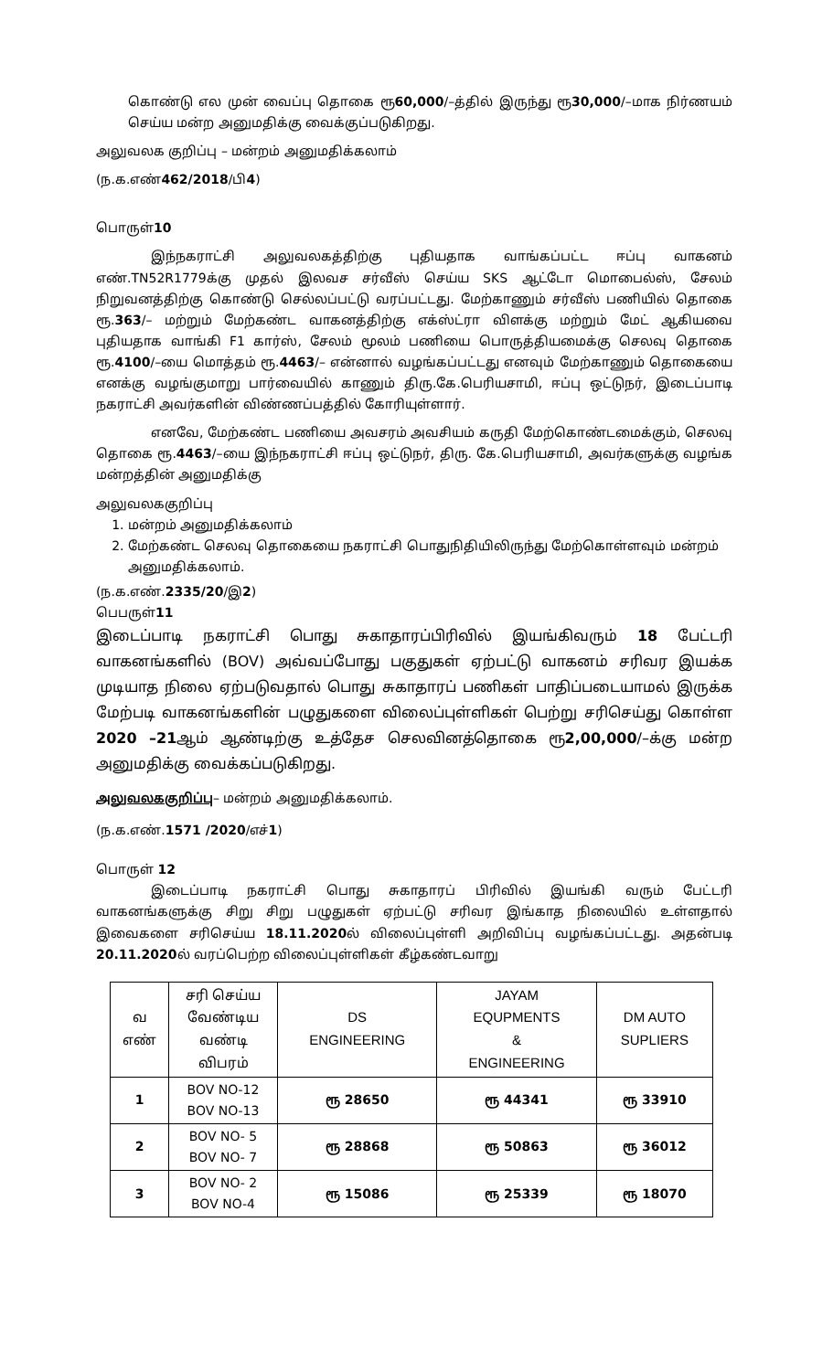கொண்டு எல முன் வைப்பு தொகை ரூ60,000/–த்தில் இருந்து ரூ30,000/–மாக நிர்ணயம் செய்ய மன்ற அனுமதிக்கு வைக்குப்படுகிறது.
அலுவலக குறிப்பு – மன்றம் அனுமதிக்கலாம்
(ந.க.எண்462/2018/பி4)
பொருள்10
இந்நகராட்சி அலுவலகத்திற்கு புதியதாக வாங்கப்பட்ட ஈப்பு வாகனம் எண்.TN52R1779க்கு முதல் இலவச சர்வீஸ் செய்ய SKS ஆட்டோ மொபைல்ஸ், சேலம் நிறுவனத்திற்கு கொண்டு செல்லப்பட்டு வரப்பட்டது. மேற்காணும் சர்வீஸ் பணியில் தொகை ரூ.363/– மற்றும் மேற்கண்ட வாகனத்திற்கு எக்ஸ்ட்ரா விளக்கு மற்றும் மேட் ஆகியவை புதியதாக வாங்கி F1 கார்ஸ், சேலம் மூலம் பணியை பொருத்தியமைக்கு செலவு தொகை ரூ.4100/–யை மொத்தம் ரூ.4463/– என்னால் வழங்கப்பட்டது எனவும் மேற்காணும் தொகையை எனக்கு வழங்குமாறு பார்வையில் காணும் திரு.கே.பெரியசாமி, ஈப்பு ஒட்டுநர், இடைப்பாடி நகராட்சி அவர்களின் விண்ணப்பத்தில் கோரியுள்ளார்.
எனவே, மேற்கண்ட பணியை அவசரம் அவசியம் கருதி மேற்கொண்டமைக்கும், செலவு தொகை ரூ.4463/–யை இந்நகராட்சி ஈப்பு ஒட்டுநர், திரு. கே.பெரியசாமி, அவர்களுக்கு வழங்க மன்றத்தின் அனுமதிக்கு
அலுவலககுறிப்பு
1. மன்றம் அனுமதிக்கலாம்
2. மேற்கண்ட செலவு தொகையை நகராட்சி பொதுநிதியிலிருந்து மேற்கொள்ளவும் மன்றம் அனுமதிக்கலாம்.
(ந.க.எண்.2335/20/இ2)
பெபருள்11
இடைப்பாடி நகராட்சி பொது சுகாதாரப்பிரிவில் இயங்கிவரும் 18 பேட்டரி வாகனங்களில் (BOV) அவ்வப்போது பகுதுகள் ஏற்பட்டு வாகனம் சரிவர இயக்க முடியாத நிலை ஏற்படுவதால் பொது சுகாதாரப் பணிகள் பாதிப்படையாமல் இருக்க மேற்படி வாகனங்களின் பழுதுகளை விலைப்புள்ளிகள் பெற்று சரிசெய்து கொள்ள 2020 –21ஆம் ஆண்டிற்கு உத்தேச செலவினத்தொகை ரூ2,00,000/–க்கு மன்ற அனுமதிக்கு வைக்கப்படுகிறது.
அலுவலககுறிப்பு– மன்றம் அனுமதிக்கலாம்.
(ந.க.எண்.1571 /2020/எச்1)
பொருள் 12
இடைப்பாடி நகராட்சி பொது சுகாதாரப் பிரிவில் இயங்கி வரும் பேட்டரி வாகனங்களுக்கு சிறு சிறு பழுதுகள் ஏற்பட்டு சரிவர இங்காத நிலையில் உள்ளதால் இவைகளை சரிசெய்ய 18.11.2020ல் விலைப்புள்ளி அறிவிப்பு வழங்கப்பட்டது. அதன்படி 20.11.2020ல் வரப்பெற்ற விலைப்புள்ளிகள் கீழ்கண்டவாறு
| வ எண் | சரி செய்ய வேண்டிய வண்டி விபரம் | DS ENGINEERING | JAYAM EQUPMENTS & ENGINEERING | DM AUTO SUPLIERS |
| --- | --- | --- | --- | --- |
| 1 | BOV NO-12 BOV NO-13 | ரூ 28650 | ரூ 44341 | ரூ 33910 |
| 2 | BOV NO- 5 BOV NO- 7 | ரூ 28868 | ரூ 50863 | ரூ 36012 |
| 3 | BOV NO- 2 BOV NO-4 | ரூ 15086 | ரூ 25339 | ரூ 18070 |